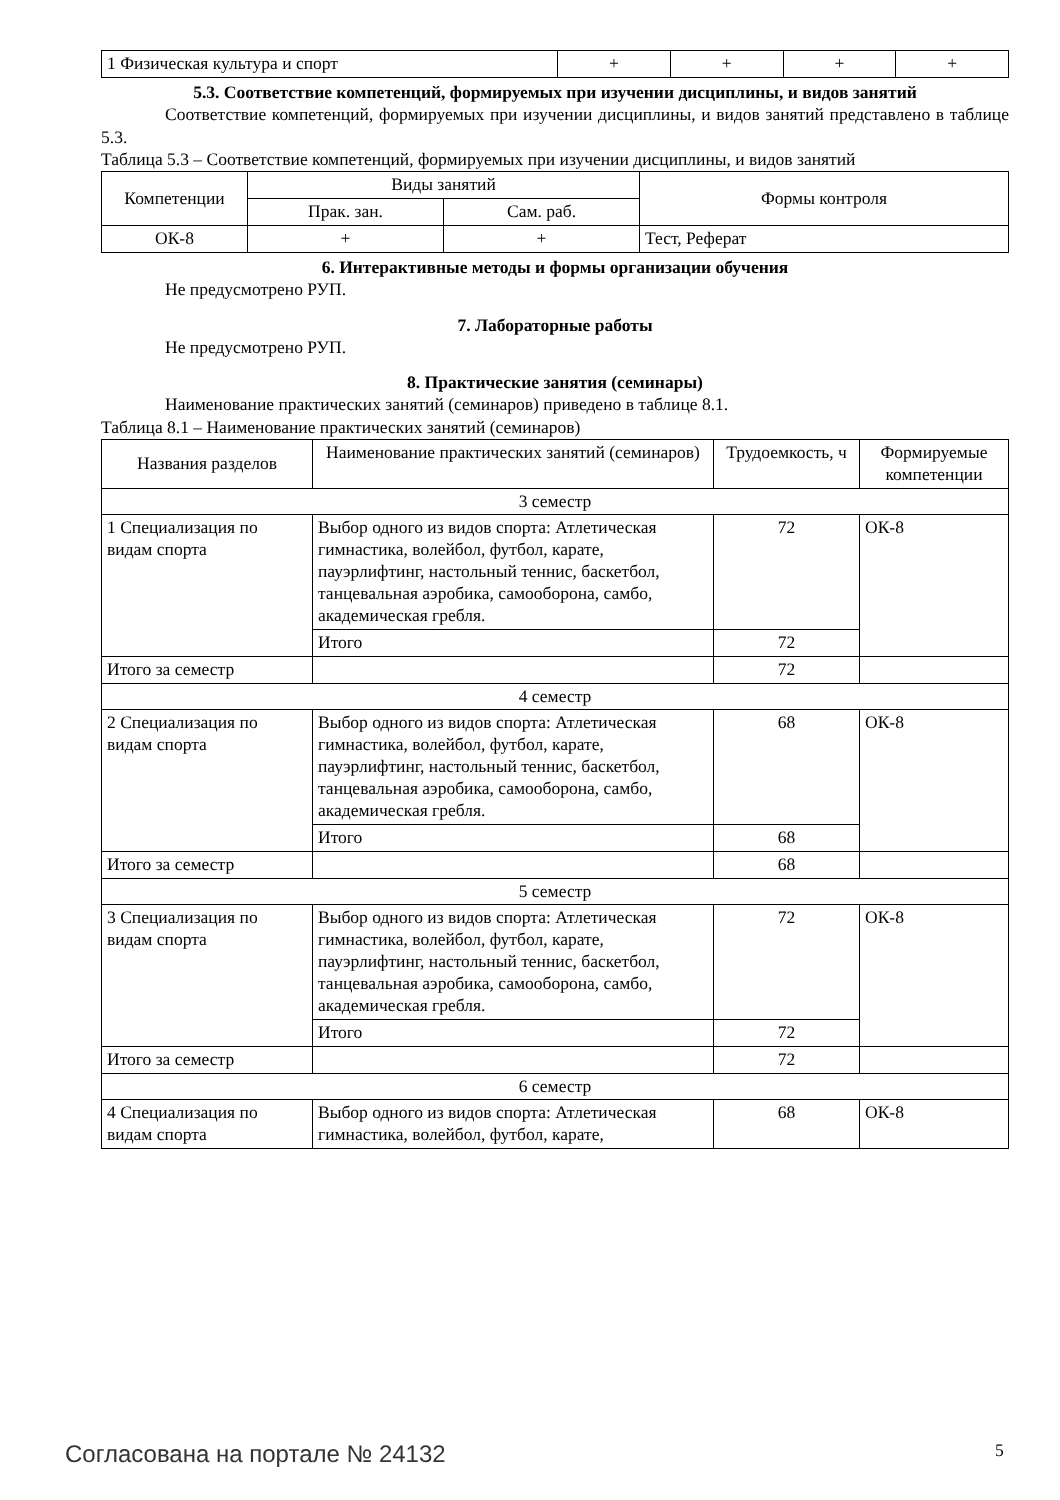| 1 Физическая культура и спорт | + | + | + | + |
5.3. Соответствие компетенций, формируемых при изучении дисциплины, и видов занятий
Соответствие компетенций, формируемых при изучении дисциплины, и видов занятий представлено в таблице 5.3.
Таблица 5.3 – Соответствие компетенций, формируемых при изучении дисциплины, и видов занятий
| Компетенции | Виды занятий | | Формы контроля |
| | Прак. зан. | Сам. раб. | |
| ОК-8 | + | + | Тест, Реферат |
6. Интерактивные методы и формы организации обучения
Не предусмотрено РУП.
7. Лабораторные работы
Не предусмотрено РУП.
8. Практические занятия (семинары)
Наименование практических занятий (семинаров) приведено в таблице 8.1.
Таблица 8.1 – Наименование практических занятий (семинаров)
| Названия разделов | Наименование практических занятий (семинаров) | Трудоемкость, ч | Формируемые компетенции |
| 3 семестр | | | |
| 1 Специализация по видам спорта | Выбор одного из видов спорта: Атлетическая гимнастика, волейбол, футбол, карате, пауэрлифтинг, настольный теннис, баскетбол, танцевальная аэробика, самооборона, самбо, академическая гребля. | 72 | ОК-8 |
| | Итого | 72 | |
| Итого за семестр | | 72 | |
| 4 семестр | | | |
| 2 Специализация по видам спорта | Выбор одного из видов спорта: Атлетическая гимнастика, волейбол, футбол, карате, пауэрлифтинг, настольный теннис, баскетбол, танцевальная аэробика, самооборона, самбо, академическая гребля. | 68 | ОК-8 |
| | Итого | 68 | |
| Итого за семестр | | 68 | |
| 5 семестр | | | |
| 3 Специализация по видам спорта | Выбор одного из видов спорта: Атлетическая гимнастика, волейбол, футбол, карате, пауэрлифтинг, настольный теннис, баскетбол, танцевальная аэробика, самооборона, самбо, академическая гребля. | 72 | ОК-8 |
| | Итого | 72 | |
| Итого за семестр | | 72 | |
| 6 семестр | | | |
| 4 Специализация по видам спорта | Выбор одного из видов спорта: Атлетическая гимнастика, волейбол, футбол, карате, | 68 | ОК-8 |
Согласована на портале № 24132 5